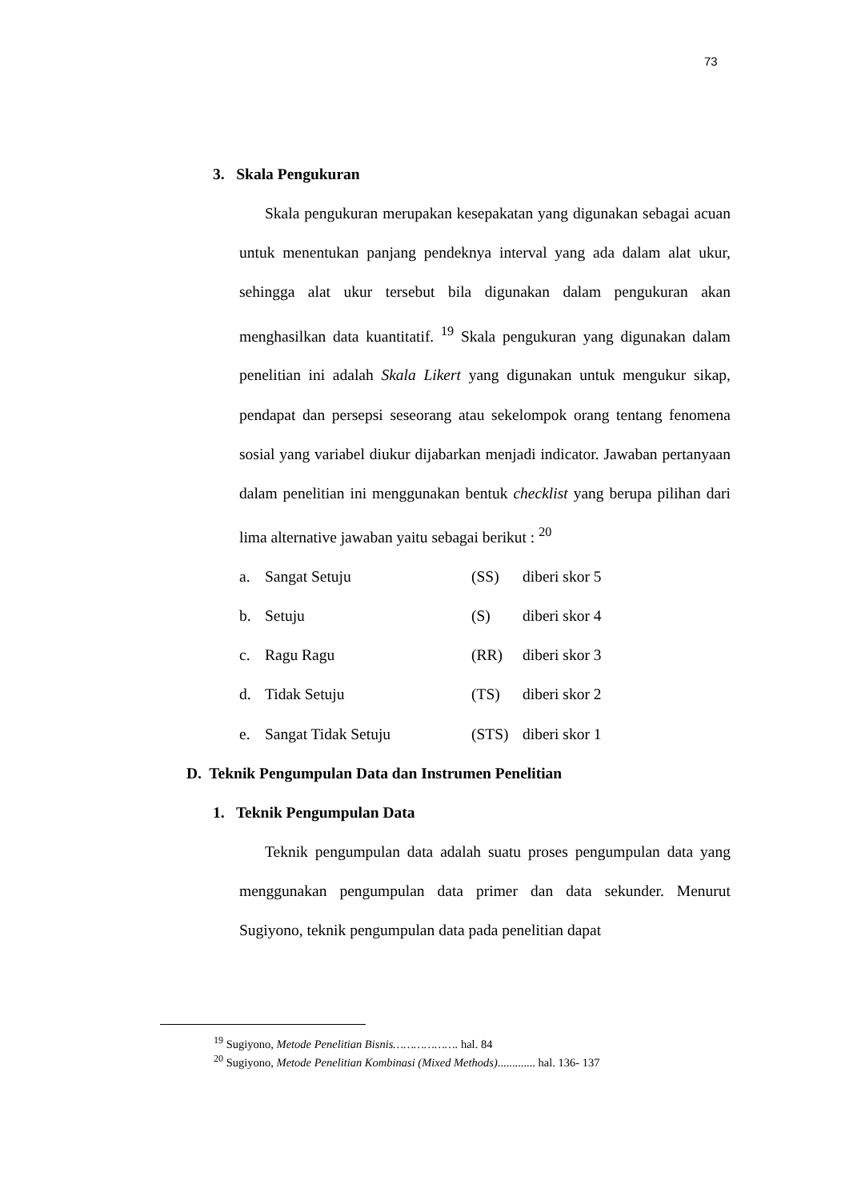73
3. Skala Pengukuran
Skala pengukuran merupakan kesepakatan yang digunakan sebagai acuan untuk menentukan panjang pendeknya interval yang ada dalam alat ukur, sehingga alat ukur tersebut bila digunakan dalam pengukuran akan menghasilkan data kuantitatif. <sup>19</sup> Skala pengukuran yang digunakan dalam penelitian ini adalah Skala Likert yang digunakan untuk mengukur sikap, pendapat dan persepsi seseorang atau sekelompok orang tentang fenomena sosial yang variabel diukur dijabarkan menjadi indicator. Jawaban pertanyaan dalam penelitian ini menggunakan bentuk checklist yang berupa pilihan dari lima alternative jawaban yaitu sebagai berikut : <sup>20</sup>
a. Sangat Setuju (SS) diberi skor 5
b. Setuju (S) diberi skor 4
c. Ragu Ragu (RR) diberi skor 3
d. Tidak Setuju (TS) diberi skor 2
e. Sangat Tidak Setuju (STS) diberi skor 1
D. Teknik Pengumpulan Data dan Instrumen Penelitian
1. Teknik Pengumpulan Data
Teknik pengumpulan data adalah suatu proses pengumpulan data yang menggunakan pengumpulan data primer dan data sekunder. Menurut Sugiyono, teknik pengumpulan data pada penelitian dapat
<sup>19</sup> Sugiyono, Metode Penelitian Bisnis………………. hal. 84
<sup>20</sup> Sugiyono, Metode Penelitian Kombinasi (Mixed Methods)............. hal. 136- 137